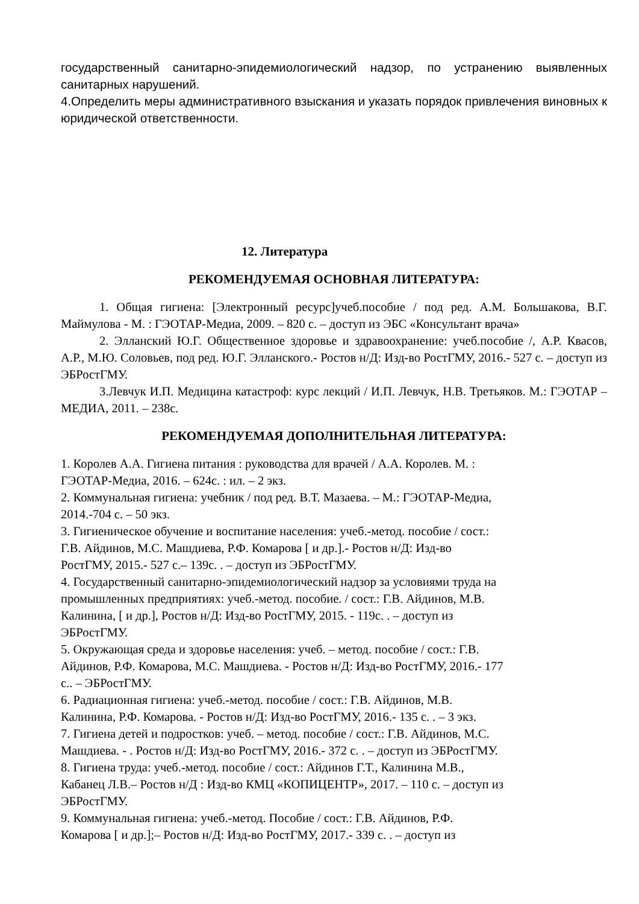государственный санитарно-эпидемиологический надзор, по устранению выявленных санитарных нарушений.
4.Определить меры административного взыскания и указать порядок привлечения виновных к юридической ответственности.
12. Литература
РЕКОМЕНДУЕМАЯ ОСНОВНАЯ ЛИТЕРАТУРА:
1. Общая гигиена: [Электронный ресурс]учеб.пособие / под ред. А.М. Большакова, В.Г. Маймулова - М. : ГЭОТАР-Медиа, 2009. – 820 с. – доступ из ЭБС «Консультант врача»
2. Элланский Ю.Г. Общественное здоровье и здравоохранение: учеб.пособие /, А.Р. Квасов, А.Р., М.Ю. Соловьев, под ред. Ю.Г. Элланского.- Ростов н/Д: Изд-во РостГМУ, 2016.- 527 с. – доступ из ЭБРостГМУ.
3.Левчук И.П. Медицина катастроф: курс лекций / И.П. Левчук, Н.В. Третьяков. М.: ГЭОТАР – МЕДИА, 2011. – 238с.
РЕКОМЕНДУЕМАЯ ДОПОЛНИТЕЛЬНАЯ ЛИТЕРАТУРА:
1. Королев А.А. Гигиена питания : руководства для врачей / А.А. Королев. М. :
ГЭОТАР-Медиа, 2016. – 624с. : ил. – 2 экз.
2. Коммунальная гигиена: учебник / под ред. В.Т. Мазаева. – М.: ГЭОТАР-Медиа,
2014.-704 с. – 50 экз.
3. Гигиеническое обучение и воспитание населения: учеб.-метод. пособие / сост.:
Г.В. Айдинов, М.С. Машдиева, Р.Ф. Комарова [ и др.].- Ростов н/Д: Изд-во
РостГМУ, 2015.- 527 с.– 139с. . – доступ из ЭБРостГМУ.
4. Государственный санитарно-эпидемиологический надзор за условиями труда на
промышленных предприятиях: учеб.-метод. пособие. / сост.: Г.В. Айдинов, М.В.
Калинина, [ и др.], Ростов н/Д: Изд-во РостГМУ, 2015. - 119с. . – доступ из
ЭБРостГМУ.
5. Окружающая среда и здоровье населения: учеб. – метод. пособие / сост.: Г.В.
Айдинов, Р.Ф. Комарова, М.С. Машдиева. - Ростов н/Д: Изд-во РостГМУ, 2016.- 177
с.. – ЭБРостГМУ.
6. Радиационная гигиена: учеб.-метод. пособие / сост.: Г.В. Айдинов, М.В.
Калинина, Р.Ф. Комарова. - Ростов н/Д: Изд-во РостГМУ, 2016.- 135 с. . – 3 экз.
7. Гигиена детей и подростков: учеб. – метод. пособие / сост.: Г.В. Айдинов, М.С.
Машдиева. - . Ростов н/Д: Изд-во РостГМУ, 2016.- 372 с. . – доступ из ЭБРостГМУ.
8. Гигиена труда: учеб.-метод. пособие / сост.: Айдинов Г.Т., Калинина М.В.,
Кабанец Л.В.– Ростов н/Д : Изд-во КМЦ «КОПИЦЕНТР», 2017. – 110 с. – доступ из
ЭБРостГМУ.
9. Коммунальная гигиена: учеб.-метод. Пособие / сост.: Г.В. Айдинов, Р.Ф.
Комарова [ и др.];– Ростов н/Д: Изд-во РостГМУ, 2017.- 339 с. . – доступ из